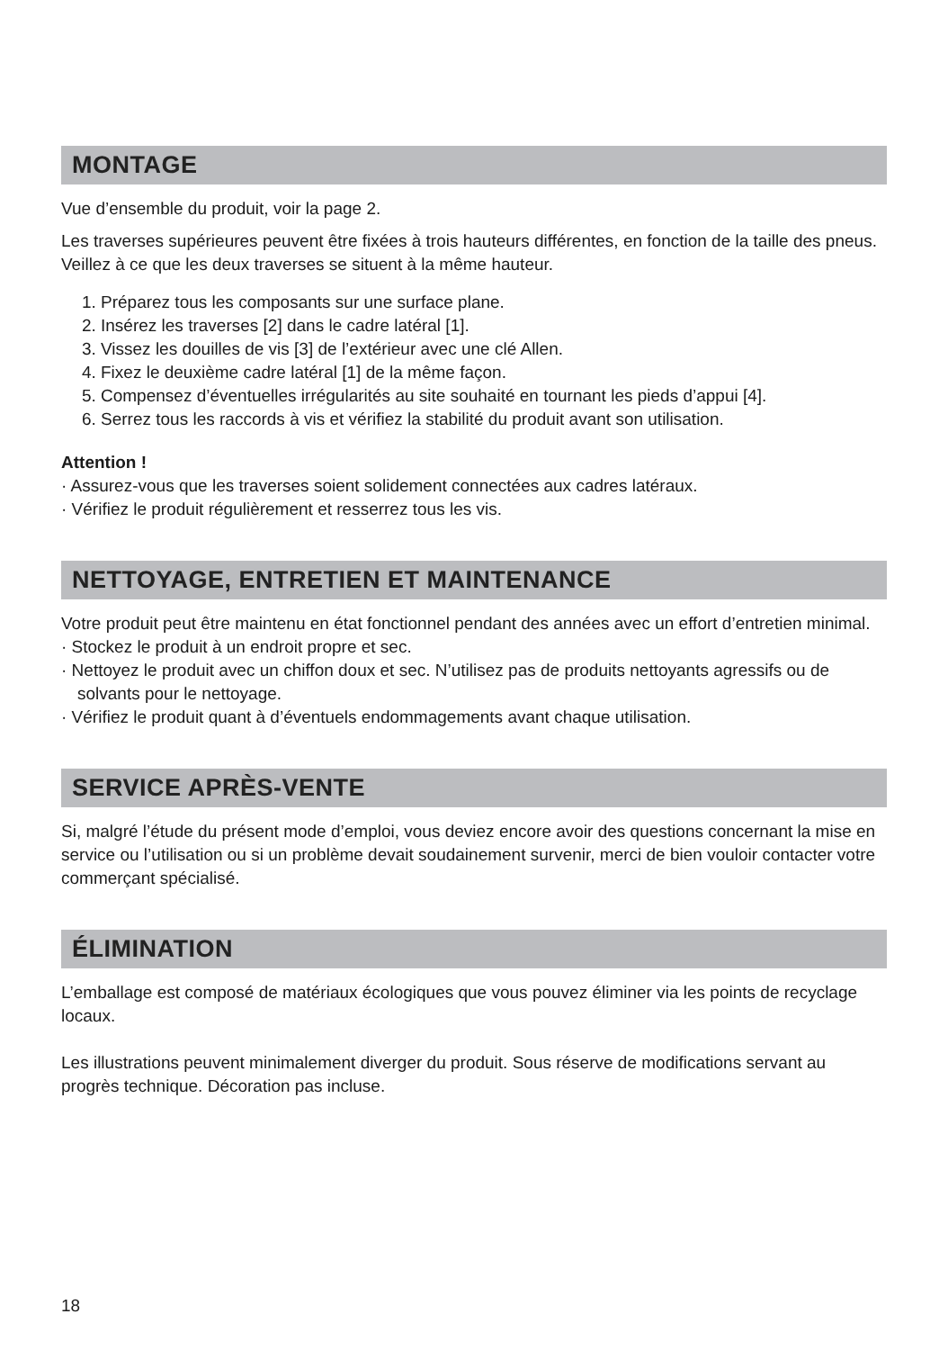MONTAGE
Vue d’ensemble du produit, voir la page 2.
Les traverses supérieures peuvent être fixées à trois hauteurs différentes, en fonction de la taille des pneus. Veillez à ce que les deux traverses se situent à la même hauteur.
1. Préparez tous les composants sur une surface plane.
2. Insérez les traverses [2] dans le cadre latéral [1].
3. Vissez les douilles de vis [3] de l’extérieur avec une clé Allen.
4. Fixez le deuxième cadre latéral [1] de la même façon.
5. Compensez d’éventuelles irrégularités au site souhaité en tournant les pieds d’appui [4].
6. Serrez tous les raccords à vis et vérifiez la stabilité du produit avant son utilisation.
Attention !
· Assurez-vous que les traverses soient solidement connectées aux cadres latéraux.
· Vérifiez le produit régulièrement et resserrez tous les vis.
NETTOYAGE, ENTRETIEN ET MAINTENANCE
Votre produit peut être maintenu en état fonctionnel pendant des années avec un effort d’entretien minimal.
· Stockez le produit à un endroit propre et sec.
· Nettoyez le produit avec un chiffon doux et sec. N’utilisez pas de produits nettoyants agressifs ou de solvants pour le nettoyage.
· Vérifiez le produit quant à d’éventuels endommagements avant chaque utilisation.
SERVICE APRÈS-VENTE
Si, malgré l’étude du présent mode d’emploi, vous deviez encore avoir des questions concernant la mise en service ou l’utilisation ou si un problème devait soudainement survenir, merci de bien vouloir contacter votre commerçant spécialisé.
ÉLIMINATION
L’emballage est composé de matériaux écologiques que vous pouvez éliminer via les points de recyclage locaux.
Les illustrations peuvent minimalement diverger du produit. Sous réserve de modifications servant au progrès technique. Décoration pas incluse.
18